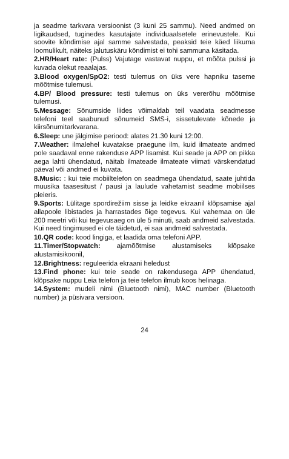ja seadme tarkvara versioonist (3 kuni 25 sammu). Need andmed on ligikaudsed, tuginedes kasutajate individuaalsetele erinevustele. Kui soovite kõndimise ajal samme salvestada, peaksid teie käed liikuma loomulikult, näiteks jalutuskäru kõndimist ei tohi sammuna käsitada.
2.HR/Heart rate: (Pulss) Vajutage vastavat nuppu, et mõõta pulssi ja kuvada olekut reaalajas.
3.Blood oxygen/SpO2: testi tulemus on üks vere hapniku taseme mõõtmise tulemusi.
4.BP/ Blood pressure: testi tulemus on üks vererõhu mõõtmise tulemusi.
5.Message: Sõnumside liides võimaldab teil vaadata seadmesse telefoni teel saabunud sõnumeid SMS-i, sissetulevate kõnede ja kiirsõnumitarkvarana.
6.Sleep: une jälgimise periood: alates 21.30 kuni 12:00.
7.Weather: ilmalehel kuvatakse praegune ilm, kuid ilmateate andmed pole saadaval enne rakenduse APP lisamist. Kui seade ja APP on pikka aega lahti ühendatud, näitab ilmateade ilmateate viimati värskendatud päeval või andmed ei kuvata.
8.Music: : kui teie mobiiltelefon on seadmega ühendatud, saate juhtida muusika taasesitust / pausi ja laulude vahetamist seadme mobiilses pleieris.
9.Sports: Lülitage spordirežiim sisse ja leidke ekraanil klõpsamise ajal allapoole libistades ja harrastades õige tegevus. Kui vahemaa on üle 200 meetri või kui tegevusaeg on üle 5 minuti, saab andmeid salvestada. Kui need tingimused ei ole täidetud, ei saa andmeid salvestada.
10.QR code: kood lingiga, et laadida oma telefoni APP.
11.Timer/Stopwatch: ajamõõtmise alustamiseks klõpsake alustamisikoonil,
12.Brightness: reguleerida ekraani heledust
13.Find phone: kui teie seade on rakendusega APP ühendatud, klõpsake nuppu Leia telefon ja teie telefon ilmub koos helinaga.
14.System: mudeli nimi (Bluetooth nimi), MAC number (Bluetooth number) ja püsivara versioon.
24